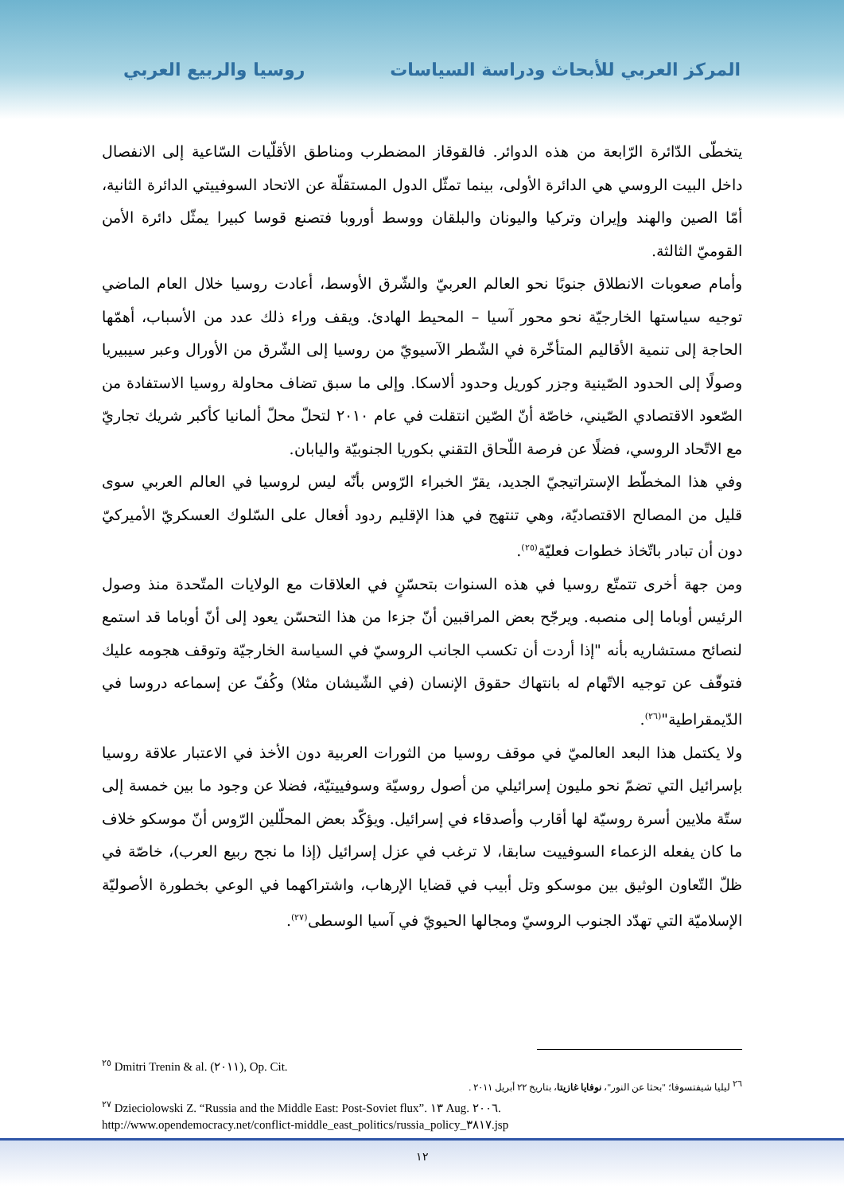المركز العربي للأبحاث ودراسة السياسات روسيا والربيع العربي
يتخطّى الدّائرة الرّابعة من هذه الدوائر. فالقوقاز المضطرب ومناطق الأقلّيات السّاعية إلى الانفصال داخل البيت الروسي هي الدائرة الأولى، بينما تمثّل الدول المستقلّة عن الاتحاد السوفييتي الدائرة الثانية، أمّا الصين والهند وإيران وتركيا واليونان والبلقان ووسط أوروبا فتصنع قوسا كبيرا يمثّل دائرة الأمن القوميّ الثالثة.
وأمام صعوبات الانطلاق جنوبًا نحو العالم العربيّ والشّرق الأوسط، أعادت روسيا خلال العام الماضي توجيه سياستها الخارجيّة نحو محور آسيا – المحيط الهادئ. ويقف وراء ذلك عدد من الأسباب، أهمّها الحاجة إلى تنمية الأقاليم المتأخّرة في الشّطر الآسيويّ من روسيا إلى الشّرق من الأورال وعبر سيبيريا وصولًا إلى الحدود الصّينية وجزر كوريل وحدود ألاسكا. وإلى ما سبق تضاف محاولة روسيا الاستفادة من الصّعود الاقتصادي الصّيني، خاصّة أنّ الصّين انتقلت في عام ٢٠١٠ لتحلّ محلّ ألمانيا كأكبر شريك تجاريّ مع الاتّحاد الروسي، فضلًا عن فرصة اللّحاق التقني بكوريا الجنوبيّة واليابان.
وفي هذا المخطّط الإستراتيجيّ الجديد، يقرّ الخبراء الرّوس بأنّه ليس لروسيا في العالم العربي سوى قليل من المصالح الاقتصاديّة، وهي تنتهج في هذا الإقليم ردود أفعال على السّلوك العسكريّ الأميركيّ دون أن تبادر باتّخاذ خطوات فعليّة<sup>(٢٥)</sup>.
ومن جهة أخرى تتمتّع روسيا في هذه السنوات بتحسّنٍ في العلاقات مع الولايات المتّحدة منذ وصول الرئيس أوباما إلى منصبه. ويرجّح بعض المراقبين أنّ جزءا من هذا التحسّن يعود إلى أنّ أوباما قد استمع لنصائح مستشاريه بأنه "إذا أردت أن تكسب الجانب الروسيّ في السياسة الخارجيّة وتوقف هجومه عليك فتوقّف عن توجيه الاتّهام له بانتهاك حقوق الإنسان (في الشّيشان مثلا) وكُفّ عن إسماعه دروسا في الدّيمقراطية"<sup>(٢٦)</sup>.
ولا يكتمل هذا البعد العالميّ في موقف روسيا من الثورات العربية دون الأخذ في الاعتبار علاقة روسيا بإسرائيل التي تضمّ نحو مليون إسرائيلي من أصول روسيّة وسوفييتيّة، فضلا عن وجود ما بين خمسة إلى ستّة ملايين أسرة روسيّة لها أقارب وأصدقاء في إسرائيل. ويؤكّد بعض المحلّلين الرّوس أنّ موسكو خلاف ما كان يفعله الزعماء السوفييت سابقا، لا ترغب في عزل إسرائيل (إذا ما نجح ربيع العرب)، خاصّة في ظلّ التّعاون الوثيق بين موسكو وتل أبيب في قضايا الإرهاب، واشتراكهما في الوعي بخطورة الأصوليّة الإسلاميّة التي تهدّد الجنوب الروسيّ ومجالها الحيويّ في آسيا الوسطى<sup>(٢٧)</sup>.
<sup>٢٥</sup> Dmitri Trenin & al. (٢٠١١), Op. Cit.
<sup>٢٦</sup> ليليا شيفتسوفا؛ "بحثا عن النور"، نوفايا غازيتا، بتاريخ ٢٢ أبريل ٢٠١١ .
<sup>٢٧</sup> Dzieciolowski Z. “Russia and the Middle East: Post-Soviet flux”. ١٣ Aug. ٢٠٠٦.
http://www.opendemocracy.net/conflict-middle_east_politics/russia_policy_٣٨١٧.jsp
١٢